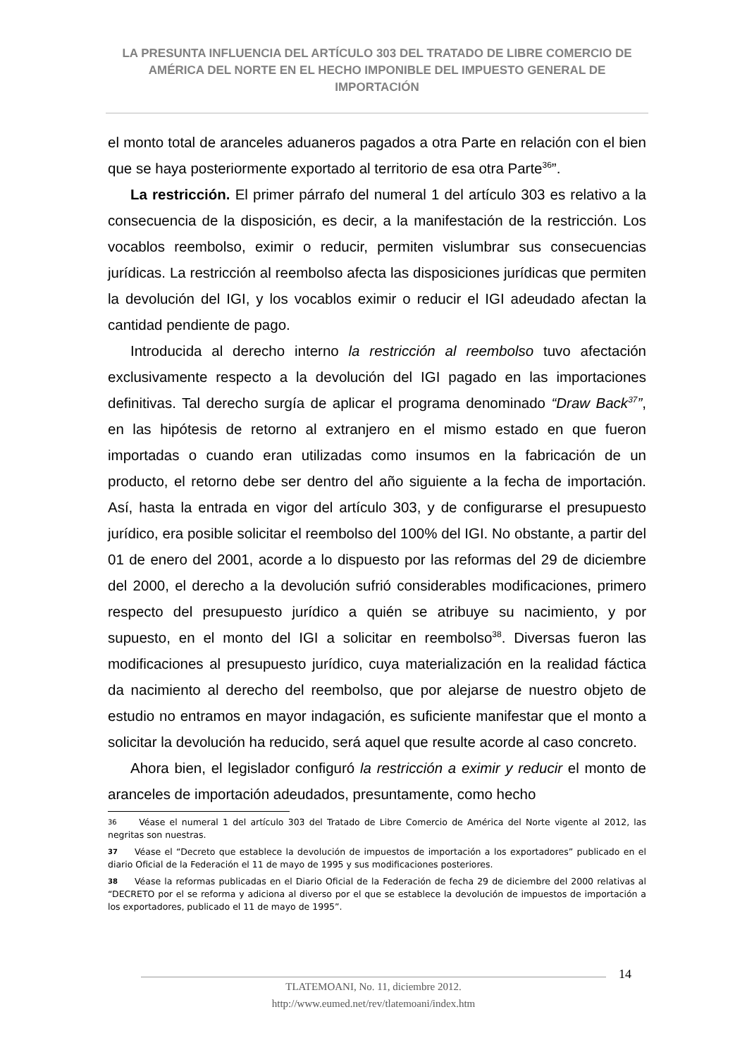LA PRESUNTA INFLUENCIA DEL ARTÍCULO 303 DEL TRATADO DE LIBRE COMERCIO DE AMÉRICA DEL NORTE EN EL HECHO IMPONIBLE DEL IMPUESTO GENERAL DE IMPORTACIÓN
el monto total de aranceles aduaneros pagados a otra Parte en relación con el bien que se haya posteriormente exportado al territorio de esa otra Parte<sup>36</sup>”.
La restricción. El primer párrafo del numeral 1 del artículo 303 es relativo a la consecuencia de la disposición, es decir, a la manifestación de la restricción. Los vocablos reembolso, eximir o reducir, permiten vislumbrar sus consecuencias jurídicas. La restricción al reembolso afecta las disposiciones jurídicas que permiten la devolución del IGI, y los vocablos eximir o reducir el IGI adeudado afectan la cantidad pendiente de pago.
Introducida al derecho interno la restricción al reembolso tuvo afectación exclusivamente respecto a la devolución del IGI pagado en las importaciones definitivas. Tal derecho surgía de aplicar el programa denominado “Draw Back<sup>37</sup>”, en las hipótesis de retorno al extranjero en el mismo estado en que fueron importadas o cuando eran utilizadas como insumos en la fabricación de un producto, el retorno debe ser dentro del año siguiente a la fecha de importación. Así, hasta la entrada en vigor del artículo 303, y de configurarse el presupuesto jurídico, era posible solicitar el reembolso del 100% del IGI. No obstante, a partir del 01 de enero del 2001, acorde a lo dispuesto por las reformas del 29 de diciembre del 2000, el derecho a la devolución sufrió considerables modificaciones, primero respecto del presupuesto jurídico a quién se atribuye su nacimiento, y por supuesto, en el monto del IGI a solicitar en reembolso<sup>38</sup>. Diversas fueron las modificaciones al presupuesto jurídico, cuya materialización en la realidad fáctica da nacimiento al derecho del reembolso, que por alejarse de nuestro objeto de estudio no entramos en mayor indagación, es suficiente manifestar que el monto a solicitar la devolución ha reducido, será aquel que resulte acorde al caso concreto.
Ahora bien, el legislador configuró la restricción a eximir y reducir el monto de aranceles de importación adeudados, presuntamente, como hecho
36 Véase el numeral 1 del artículo 303 del Tratado de Libre Comercio de América del Norte vigente al 2012, las negritas son nuestras.
37 Véase el “Decreto que establece la devolución de impuestos de importación a los exportadores” publicado en el diario Oficial de la Federación el 11 de mayo de 1995 y sus modificaciones posteriores.
38 Véase la reformas publicadas en el Diario Oficial de la Federación de fecha 29 de diciembre del 2000 relativas al “DECRETO por el se reforma y adiciona al diverso por el que se establece la devolución de impuestos de importación a los exportadores, publicado el 11 de mayo de 1995”.
14
TLATEMOANI, No. 11, diciembre 2012.
http://www.eumed.net/rev/tlatemoani/index.htm